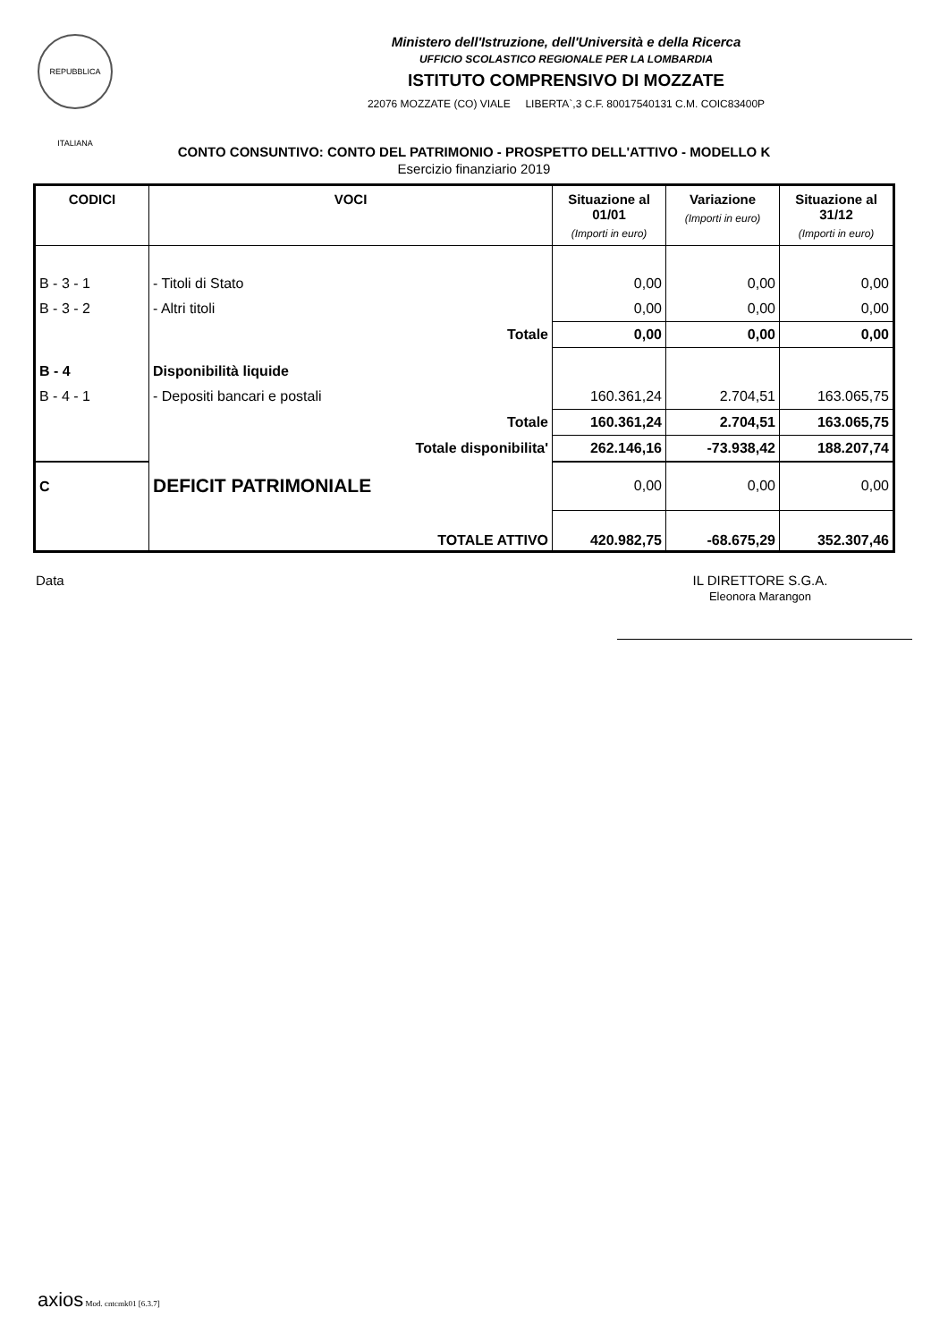REPUBBLICA ITALIANA
Ministero dell'Istruzione, dell'Università e della Ricerca
UFFICIO SCOLASTICO REGIONALE PER LA LOMBARDIA
ISTITUTO COMPRENSIVO DI MOZZATE
22076 MOZZATE (CO) VIALE LIBERTA`,3 C.F. 80017540131 C.M. COIC83400P
CONTO CONSUNTIVO: CONTO DEL PATRIMONIO - PROSPETTO DELL'ATTIVO - MODELLO K
Esercizio finanziario 2019
| CODICI | VOCI | Situazione al 01/01 (Importi in euro) | Variazione (Importi in euro) | Situazione al 31/12 (Importi in euro) |
| --- | --- | --- | --- | --- |
| B - 3 - 1 | - Titoli di Stato | 0,00 | 0,00 | 0,00 |
| B - 3 - 2 | - Altri titoli | 0,00 | 0,00 | 0,00 |
| | Totale | 0,00 | 0,00 | 0,00 |
| B - 4 | Disponibilità liquide | | | |
| B - 4 - 1 | - Depositi bancari e postali | 160.361,24 | 2.704,51 | 163.065,75 |
| | Totale | 160.361,24 | 2.704,51 | 163.065,75 |
| | Totale disponibilita' | 262.146,16 | -73.938,42 | 188.207,74 |
| C | DEFICIT PATRIMONIALE | 0,00 | 0,00 | 0,00 |
| | TOTALE ATTIVO | 420.982,75 | -68.675,29 | 352.307,46 |
Data IL DIRETTORE S.G.A.
Eleonora Marangon
axios Mod. cntcmk01 [6.3.7]